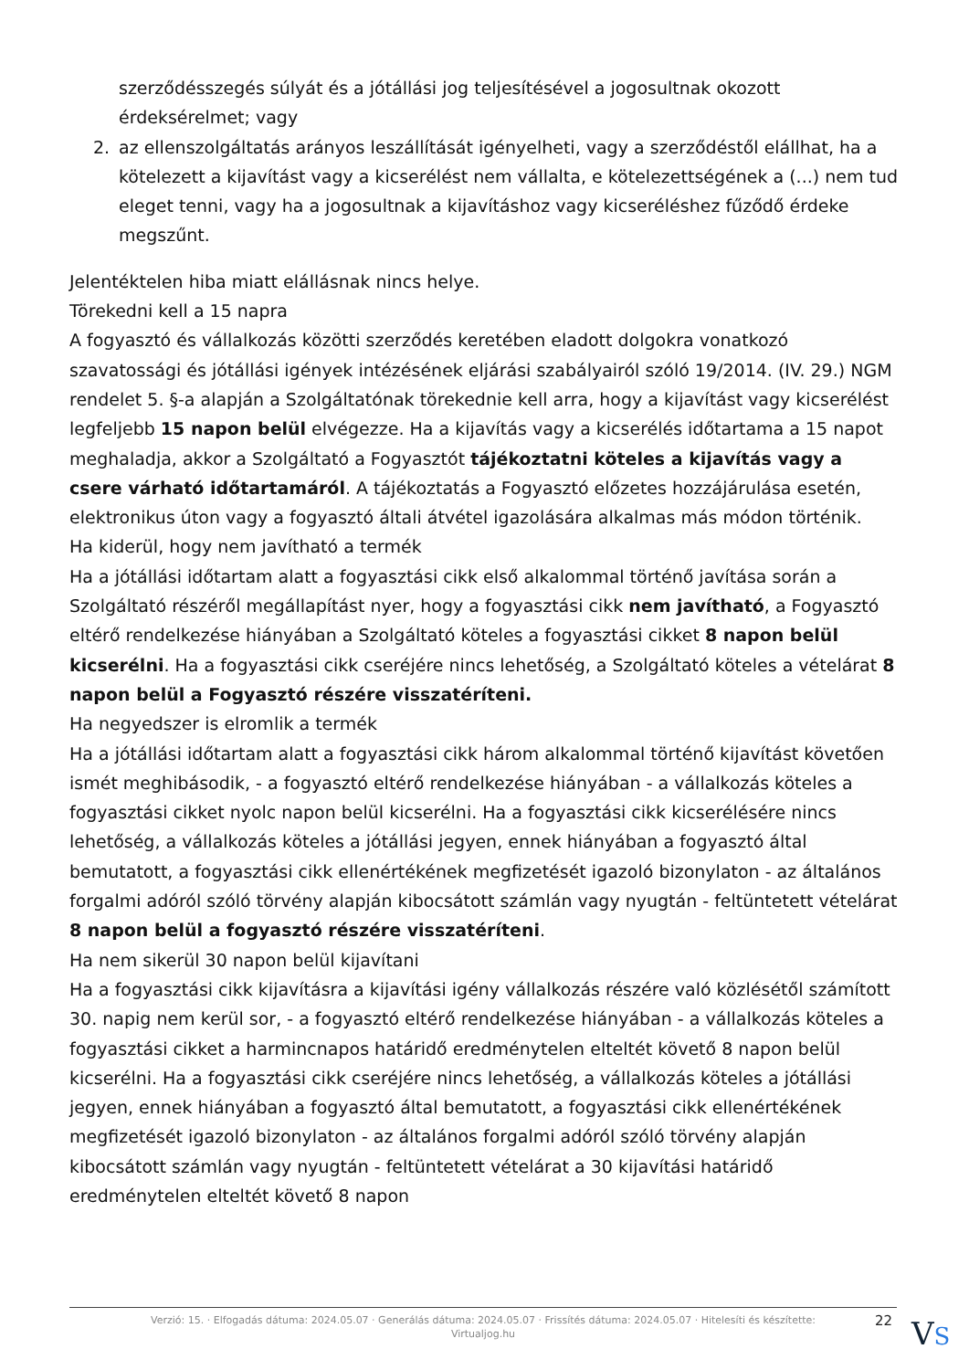szerződésszegés súlyát és a jótállási jog teljesítésével a jogosultnak okozott érdeksérelmet; vagy
2. az ellenszolgáltatás arányos leszállítását igényelheti, vagy a szerződéstől elállhat, ha a kötelezett a kijavítást vagy a kicserélést nem vállalta, e kötelezettségének a (...) nem tud eleget tenni, vagy ha a jogosultnak a kijavításhoz vagy kicseréléshez fűződő érdeke megszűnt.
Jelentéktelen hiba miatt elállásnak nincs helye.
Törekedni kell a 15 napra
A fogyasztó és vállalkozás közötti szerződés keretében eladott dolgokra vonatkozó szavatossági és jótállási igények intézésének eljárási szabályairól szóló 19/2014. (IV. 29.) NGM rendelet 5. §-a alapján a Szolgáltatónak törekednie kell arra, hogy a kijavítást vagy kicserélést legfeljebb 15 napon belül elvégezze. Ha a kijavítás vagy a kicserélés időtartama a 15 napot meghaladja, akkor a Szolgáltató a Fogyasztót tájékoztatni köteles a kijavítás vagy a csere várható időtartamáról. A tájékoztatás a Fogyasztó előzetes hozzájárulása esetén, elektronikus úton vagy a fogyasztó általi átvétel igazolására alkalmas más módon történik.
Ha kiderül, hogy nem javítható a termék
Ha a jótállási időtartam alatt a fogyasztási cikk első alkalommal történő javítása során a Szolgáltató részéről megállapítást nyer, hogy a fogyasztási cikk nem javítható, a Fogyasztó eltérő rendelkezése hiányában a Szolgáltató köteles a fogyasztási cikket 8 napon belül kicserélni. Ha a fogyasztási cikk cseréjére nincs lehetőség, a Szolgáltató köteles a vételárat 8 napon belül a Fogyasztó részére visszatéríteni.
Ha negyedszer is elromlik a termék
Ha a jótállási időtartam alatt a fogyasztási cikk három alkalommal történő kijavítást követően ismét meghibásodik, - a fogyasztó eltérő rendelkezése hiányában - a vállalkozás köteles a fogyasztási cikket nyolc napon belül kicserélni. Ha a fogyasztási cikk kicserélésére nincs lehetőség, a vállalkozás köteles a jótállási jegyen, ennek hiányában a fogyasztó által bemutatott, a fogyasztási cikk ellenértékének megfizetését igazoló bizonylaton - az általános forgalmi adóról szóló törvény alapján kibocsátott számlán vagy nyugtán - feltüntetett vételárat 8 napon belül a fogyasztó részére visszatéríteni.
Ha nem sikerül 30 napon belül kijavítani
Ha a fogyasztási cikk kijavításra a kijavítási igény vállalkozás részére való közlésétől számított 30. napig nem kerül sor, - a fogyasztó eltérő rendelkezése hiányában - a vállalkozás köteles a fogyasztási cikket a harmincnapos határidő eredménytelen elteltét követő 8 napon belül kicserélni. Ha a fogyasztási cikk cseréjére nincs lehetőség, a vállalkozás köteles a jótállási jegyen, ennek hiányában a fogyasztó által bemutatott, a fogyasztási cikk ellenértékének megfizetését igazoló bizonylaton - az általános forgalmi adóról szóló törvény alapján kibocsátott számlán vagy nyugtán - feltüntetett vételárat a 30 kijavítási határidő eredménytelen elteltét követő 8 napon
Verzió: 15. · Elfogadás dátuma: 2024.05.07 · Generálás dátuma: 2024.05.07 · Frissítés dátuma: 2024.05.07 · Hitelesíti és készítette:
Virtualjog.hu
22 VS